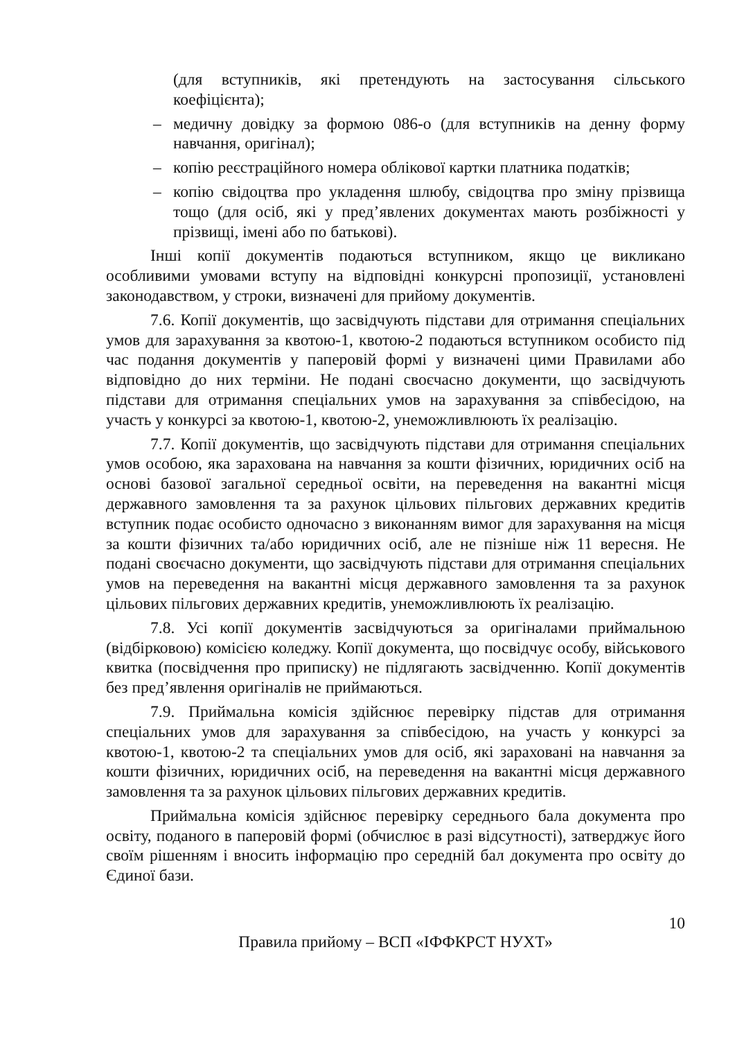(для вступників, які претендують на застосування сільського коефіцієнта);
– медичну довідку за формою 086-о (для вступників на денну форму навчання, оригінал);
– копію реєстраційного номера облікової картки платника податків;
– копію свідоцтва про укладення шлюбу, свідоцтва про зміну прізвища тощо (для осіб, які у пред’явлених документах мають розбіжності у прізвищі, імені або по батькові).
Інші копії документів подаються вступником, якщо це викликано особливими умовами вступу на відповідні конкурсні пропозиції, установлені законодавством, у строки, визначені для прийому документів.
7.6. Копії документів, що засвідчують підстави для отримання спеціальних умов для зарахування за квотою-1, квотою-2 подаються вступником особисто під час подання документів у паперовій формі у визначені цими Правилами або відповідно до них терміни. Не подані своєчасно документи, що засвідчують підстави для отримання спеціальних умов на зарахування за співбесідою, на участь у конкурсі за квотою-1, квотою-2, унеможливлюють їх реалізацію.
7.7. Копії документів, що засвідчують підстави для отримання спеціальних умов особою, яка зарахована на навчання за кошти фізичних, юридичних осіб на основі базової загальної середньої освіти, на переведення на вакантні місця державного замовлення та за рахунок цільових пільгових державних кредитів вступник подає особисто одночасно з виконанням вимог для зарахування на місця за кошти фізичних та/або юридичних осіб, але не пізніше ніж 11 вересня. Не подані своєчасно документи, що засвідчують підстави для отримання спеціальних умов на переведення на вакантні місця державного замовлення та за рахунок цільових пільгових державних кредитів, унеможливлюють їх реалізацію.
7.8. Усі копії документів засвідчуються за оригіналами приймальною (відбірковою) комісією коледжу. Копії документа, що посвідчує особу, військового квитка (посвідчення про приписку) не підлягають засвідченню. Копії документів без пред’явлення оригіналів не приймаються.
7.9. Приймальна комісія здійснює перевірку підстав для отримання спеціальних умов для зарахування за співбесідою, на участь у конкурсі за квотою-1, квотою-2 та спеціальних умов для осіб, які зараховані на навчання за кошти фізичних, юридичних осіб, на переведення на вакантні місця державного замовлення та за рахунок цільових пільгових державних кредитів.
Приймальна комісія здійснює перевірку середнього бала документа про освіту, поданого в паперовій формі (обчислює в разі відсутності), затверджує його своїм рішенням і вносить інформацію про середній бал документа про освіту до Єдиної бази.
10
Правила прийому – ВСП «ІФФКРСТ НУХТ»